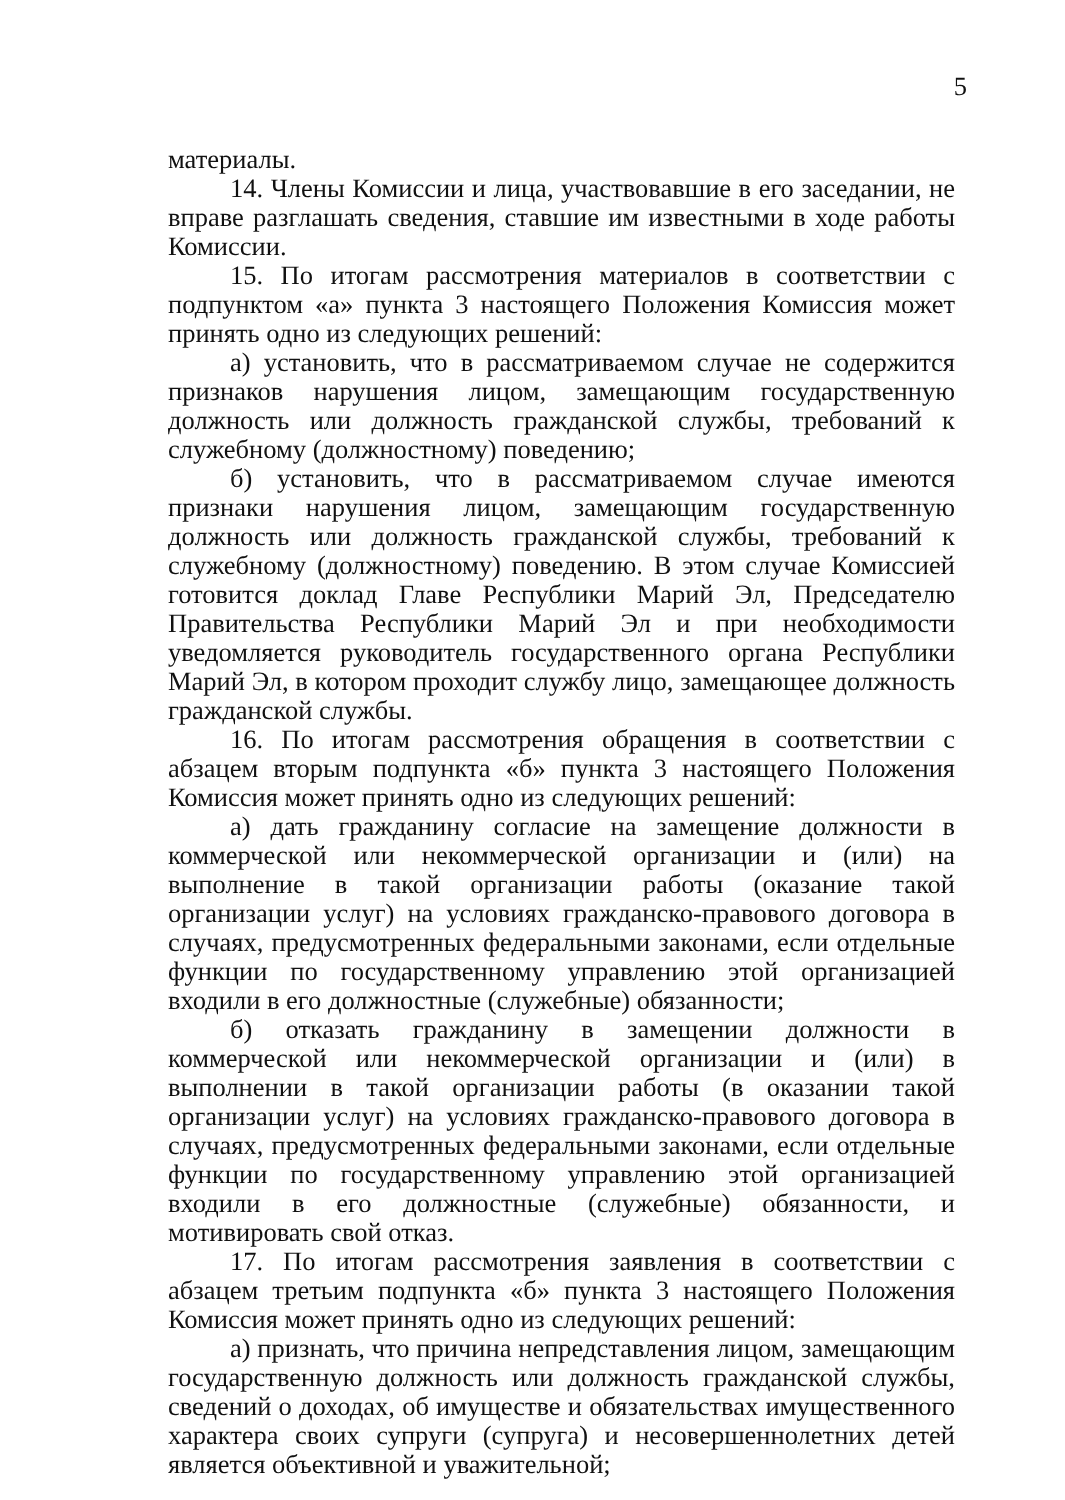5
материалы.
14. Члены Комиссии и лица, участвовавшие в его заседании, не вправе разглашать сведения, ставшие им известными в ходе работы Комиссии.
15. По итогам рассмотрения материалов в соответствии с подпунктом «а» пункта 3 настоящего Положения Комиссия может принять одно из следующих решений:
а) установить, что в рассматриваемом случае не содержится признаков нарушения лицом, замещающим государственную должность или должность гражданской службы, требований к служебному (должностному) поведению;
б) установить, что в рассматриваемом случае имеются признаки нарушения лицом, замещающим государственную должность или должность гражданской службы, требований к служебному (должностному) поведению. В этом случае Комиссией готовится доклад Главе Республики Марий Эл, Председателю Правительства Республики Марий Эл и при необходимости уведомляется руководитель государственного органа Республики Марий Эл, в котором проходит службу лицо, замещающее должность гражданской службы.
16. По итогам рассмотрения обращения в соответствии с абзацем вторым подпункта «б» пункта 3 настоящего Положения Комиссия может принять одно из следующих решений:
а) дать гражданину согласие на замещение должности в коммерческой или некоммерческой организации и (или) на выполнение в такой организации работы (оказание такой организации услуг) на условиях гражданско-правового договора в случаях, предусмотренных федеральными законами, если отдельные функции по государственному управлению этой организацией входили в его должностные (служебные) обязанности;
б) отказать гражданину в замещении должности в коммерческой или некоммерческой организации и (или) в выполнении в такой организации работы (в оказании такой организации услуг) на условиях гражданско-правового договора в случаях, предусмотренных федеральными законами, если отдельные функции по государственному управлению этой организацией входили в его должностные (служебные) обязанности, и мотивировать свой отказ.
17. По итогам рассмотрения заявления в соответствии с абзацем третьим подпункта «б» пункта 3 настоящего Положения Комиссия может принять одно из следующих решений:
а) признать, что причина непредставления лицом, замещающим государственную должность или должность гражданской службы, сведений о доходах, об имуществе и обязательствах имущественного характера своих супруги (супруга) и несовершеннолетних детей является объективной и уважительной;